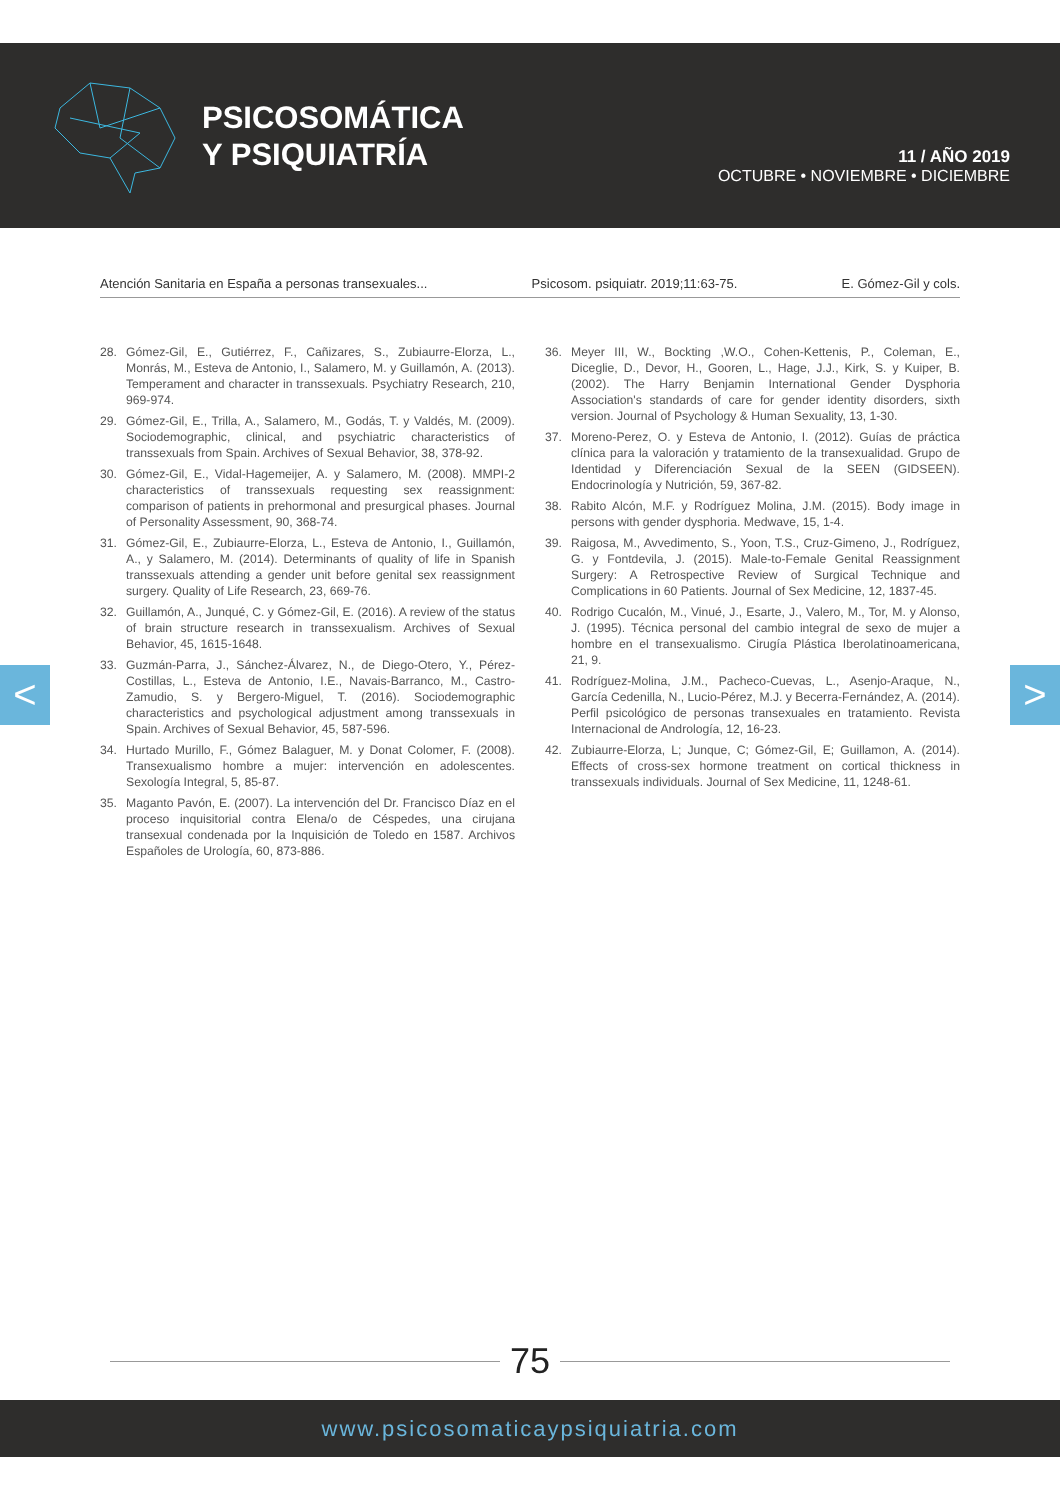PSICOSOMÁTICA
Y PSIQUIATRÍA
11 / AÑO 2019
OCTUBRE • NOVIEMBRE • DICIEMBRE
Atención Sanitaria en España a personas transexuales... Psicosom. psiquiatr. 2019;11:63-75. E. Gómez-Gil y cols.
28. Gómez-Gil, E., Gutiérrez, F., Cañizares, S., Zubiaurre-Elorza, L., Monrás, M., Esteva de Antonio, I., Salamero, M. y Guillamón, A. (2013). Temperament and character in transsexuals. Psychiatry Research, 210, 969-974.
29. Gómez-Gil, E., Trilla, A., Salamero, M., Godás, T. y Valdés, M. (2009). Sociodemographic, clinical, and psychiatric characteristics of transsexuals from Spain. Archives of Sexual Behavior, 38, 378-92.
30. Gómez-Gil, E., Vidal-Hagemeijer, A. y Salamero, M. (2008). MMPI-2 characteristics of transsexuals requesting sex reassignment: comparison of patients in prehormonal and presurgical phases. Journal of Personality Assessment, 90, 368-74.
31. Gómez-Gil, E., Zubiaurre-Elorza, L., Esteva de Antonio, I., Guillamón, A., y Salamero, M. (2014). Determinants of quality of life in Spanish transsexuals attending a gender unit before genital sex reassignment surgery. Quality of Life Research, 23, 669-76.
32. Guillamón, A., Junqué, C. y Gómez-Gil, E. (2016). A review of the status of brain structure research in transsexualism. Archives of Sexual Behavior, 45, 1615-1648.
33. Guzmán-Parra, J., Sánchez-Álvarez, N., de Diego-Otero, Y., Pérez-Costillas, L., Esteva de Antonio, I.E., Navais-Barranco, M., Castro-Zamudio, S. y Bergero-Miguel, T. (2016). Sociodemographic characteristics and psychological adjustment among transsexuals in Spain. Archives of Sexual Behavior, 45, 587-596.
34. Hurtado Murillo, F., Gómez Balaguer, M. y Donat Colomer, F. (2008). Transexualismo hombre a mujer: intervención en adolescentes. Sexología Integral, 5, 85-87.
35. Maganto Pavón, E. (2007). La intervención del Dr. Francisco Díaz en el proceso inquisitorial contra Elena/o de Céspedes, una cirujana transexual condenada por la Inquisición de Toledo en 1587. Archivos Españoles de Urología, 60, 873-886.
36. Meyer III, W., Bockting ,W.O., Cohen-Kettenis, P., Coleman, E., Diceglie, D., Devor, H., Gooren, L., Hage, J.J., Kirk, S. y Kuiper, B. (2002). The Harry Benjamin International Gender Dysphoria Association's standards of care for gender identity disorders, sixth version. Journal of Psychology & Human Sexuality, 13, 1-30.
37. Moreno-Perez, O. y Esteva de Antonio, I. (2012). Guías de práctica clínica para la valoración y tratamiento de la transexualidad. Grupo de Identidad y Diferenciación Sexual de la SEEN (GIDSEEN). Endocrinología y Nutrición, 59, 367-82.
38. Rabito Alcón, M.F. y Rodríguez Molina, J.M. (2015). Body image in persons with gender dysphoria. Medwave, 15, 1-4.
39. Raigosa, M., Avvedimento, S., Yoon, T.S., Cruz-Gimeno, J., Rodríguez, G. y Fontdevila, J. (2015). Male-to-Female Genital Reassignment Surgery: A Retrospective Review of Surgical Technique and Complications in 60 Patients. Journal of Sex Medicine, 12, 1837-45.
40. Rodrigo Cucalón, M., Vinué, J., Esarte, J., Valero, M., Tor, M. y Alonso, J. (1995). Técnica personal del cambio integral de sexo de mujer a hombre en el transexualismo. Cirugía Plástica Iberolatinoamericana, 21, 9.
41. Rodríguez-Molina, J.M., Pacheco-Cuevas, L., Asenjo-Araque, N., García Cedenilla, N., Lucio-Pérez, M.J. y Becerra-Fernández, A. (2014). Perfil psicológico de personas transexuales en tratamiento. Revista Internacional de Andrología, 12, 16-23.
42. Zubiaurre-Elorza, L; Junque, C; Gómez-Gil, E; Guillamon, A. (2014). Effects of cross-sex hormone treatment on cortical thickness in transsexuals individuals. Journal of Sex Medicine, 11, 1248-61.
< >
75
www.psicosomaticaypsiquiatria.com